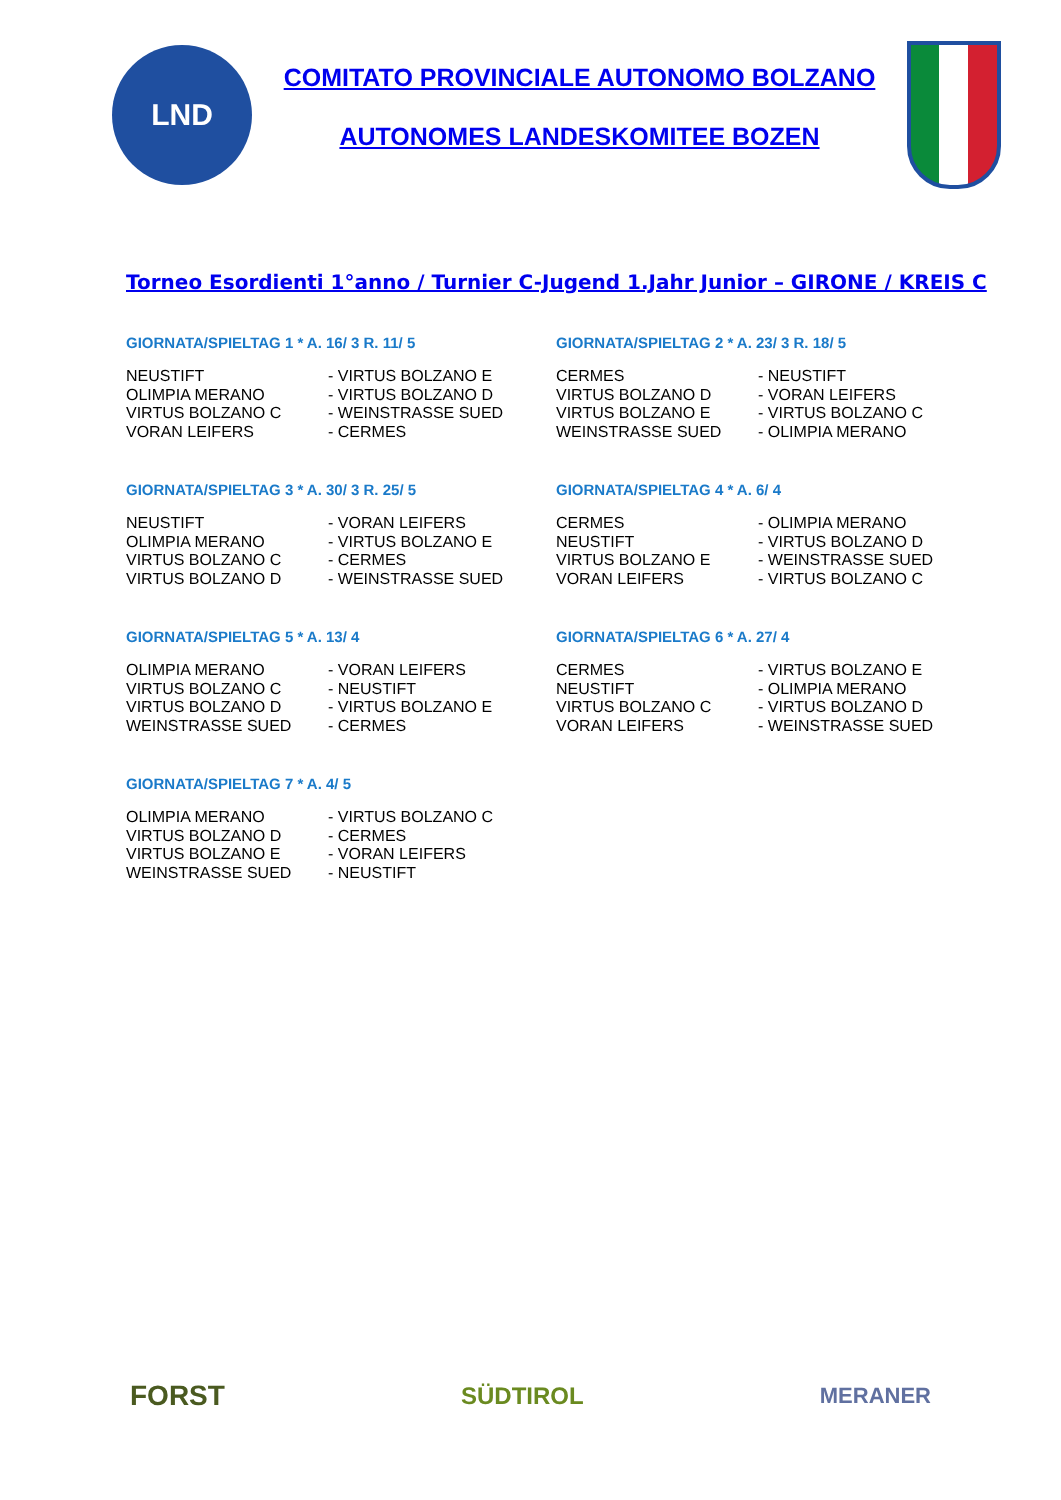LND
COMITATO PROVINCIALE AUTONOMO BOLZANO
AUTONOMES LANDESKOMITEE BOZEN
Torneo Esordienti 1°anno / Turnier C-Jugend 1.Jahr Junior – GIRONE / KREIS C
GIORNATA/SPIELTAG 1 * A. 16/ 3 R. 11/ 5
| NEUSTIFT | - VIRTUS BOLZANO E |
| OLIMPIA MERANO | - VIRTUS BOLZANO D |
| VIRTUS BOLZANO C | - WEINSTRASSE SUED |
| VORAN LEIFERS | - CERMES |
GIORNATA/SPIELTAG 2 * A. 23/ 3 R. 18/ 5
| CERMES | - NEUSTIFT |
| VIRTUS BOLZANO D | - VORAN LEIFERS |
| VIRTUS BOLZANO E | - VIRTUS BOLZANO C |
| WEINSTRASSE SUED | - OLIMPIA MERANO |
GIORNATA/SPIELTAG 3 * A. 30/ 3 R. 25/ 5
| NEUSTIFT | - VORAN LEIFERS |
| OLIMPIA MERANO | - VIRTUS BOLZANO E |
| VIRTUS BOLZANO C | - CERMES |
| VIRTUS BOLZANO D | - WEINSTRASSE SUED |
GIORNATA/SPIELTAG 4 * A. 6/ 4
| CERMES | - OLIMPIA MERANO |
| NEUSTIFT | - VIRTUS BOLZANO D |
| VIRTUS BOLZANO E | - WEINSTRASSE SUED |
| VORAN LEIFERS | - VIRTUS BOLZANO C |
GIORNATA/SPIELTAG 5 * A. 13/ 4
| OLIMPIA MERANO | - VORAN LEIFERS |
| VIRTUS BOLZANO C | - NEUSTIFT |
| VIRTUS BOLZANO D | - VIRTUS BOLZANO E |
| WEINSTRASSE SUED | - CERMES |
GIORNATA/SPIELTAG 6 * A. 27/ 4
| CERMES | - VIRTUS BOLZANO E |
| NEUSTIFT | - OLIMPIA MERANO |
| VIRTUS BOLZANO C | - VIRTUS BOLZANO D |
| VORAN LEIFERS | - WEINSTRASSE SUED |
GIORNATA/SPIELTAG 7 * A. 4/ 5
| OLIMPIA MERANO | - VIRTUS BOLZANO C |
| VIRTUS BOLZANO D | - CERMES |
| VIRTUS BOLZANO E | - VORAN LEIFERS |
| WEINSTRASSE SUED | - NEUSTIFT |
FORST
SÜDTIROL MERANER